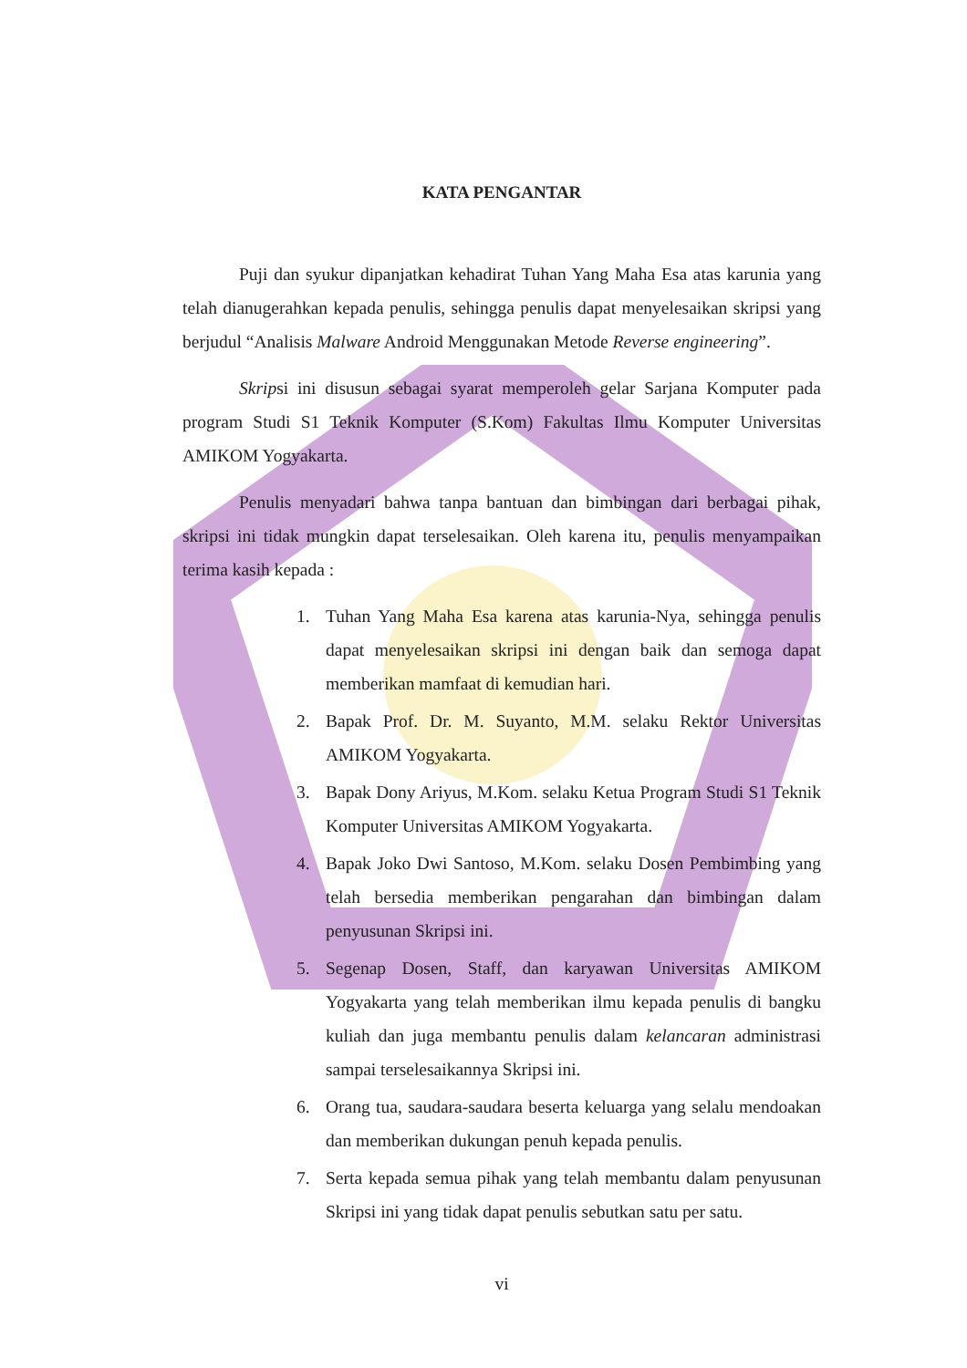KATA PENGANTAR
Puji dan syukur dipanjatkan kehadirat Tuhan Yang Maha Esa atas karunia yang telah dianugerahkan kepada penulis, sehingga penulis dapat menyelesaikan skripsi yang berjudul “Analisis Malware Android Menggunakan Metode Reverse engineering”.
Skripsi ini disusun sebagai syarat memperoleh gelar Sarjana Komputer pada program Studi S1 Teknik Komputer (S.Kom) Fakultas Ilmu Komputer Universitas AMIKOM Yogyakarta.
Penulis menyadari bahwa tanpa bantuan dan bimbingan dari berbagai pihak, skripsi ini tidak mungkin dapat terselesaikan. Oleh karena itu, penulis menyampaikan terima kasih kepada :
1. Tuhan Yang Maha Esa karena atas karunia-Nya, sehingga penulis dapat menyelesaikan skripsi ini dengan baik dan semoga dapat memberikan mamfaat di kemudian hari.
2. Bapak Prof. Dr. M. Suyanto, M.M. selaku Rektor Universitas AMIKOM Yogyakarta.
3. Bapak Dony Ariyus, M.Kom. selaku Ketua Program Studi S1 Teknik Komputer Universitas AMIKOM Yogyakarta.
4. Bapak Joko Dwi Santoso, M.Kom. selaku Dosen Pembimbing yang telah bersedia memberikan pengarahan dan bimbingan dalam penyusunan Skripsi ini.
5. Segenap Dosen, Staff, dan karyawan Universitas AMIKOM Yogyakarta yang telah memberikan ilmu kepada penulis di bangku kuliah dan juga membantu penulis dalam kelancaran administrasi sampai terselesaikannya Skripsi ini.
6. Orang tua, saudara-saudara beserta keluarga yang selalu mendoakan dan memberikan dukungan penuh kepada penulis.
7. Serta kepada semua pihak yang telah membantu dalam penyusunan Skripsi ini yang tidak dapat penulis sebutkan satu per satu.
vi